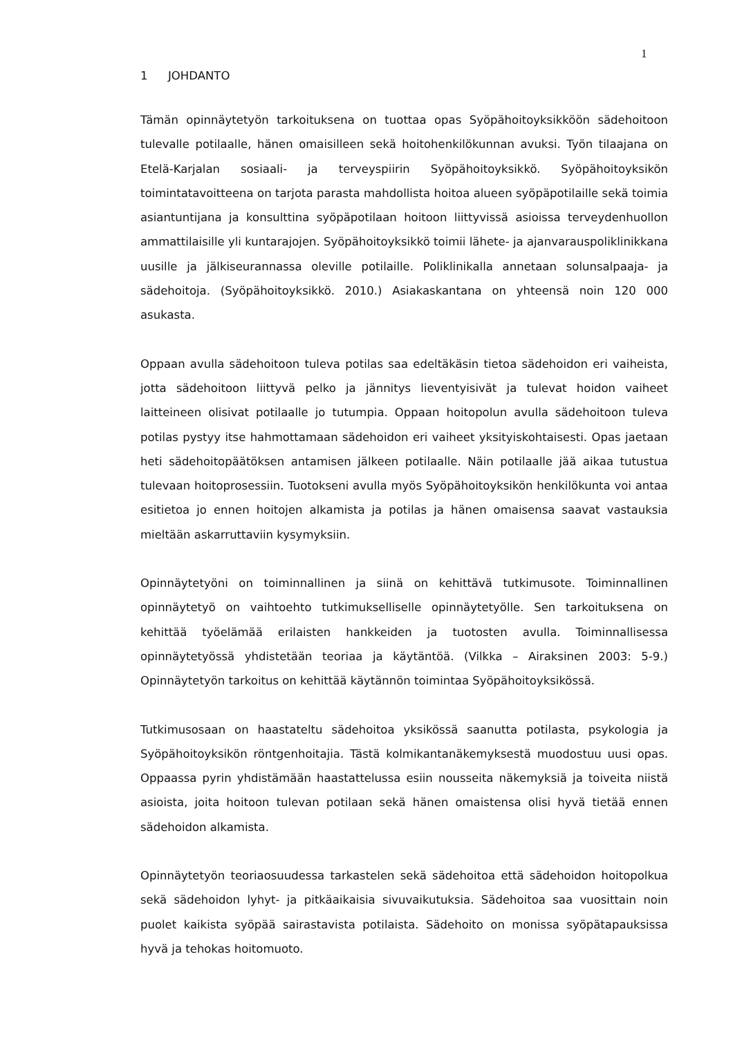1
1 JOHDANTO
Tämän opinnäytetyön tarkoituksena on tuottaa opas Syöpähoitoyksikköön sädehoitoon tulevalle potilaalle, hänen omaisilleen sekä hoitohenkilökunnan avuksi. Työn tilaajana on Etelä-Karjalan sosiaali- ja terveyspiirin Syöpähoitoyksikkö. Syöpähoitoyksikön toimintatavoitteena on tarjota parasta mahdollista hoitoa alueen syöpäpotilaille sekä toimia asiantuntijana ja konsulttina syöpäpotilaan hoitoon liittyvissä asioissa terveydenhuollon ammattilaisille yli kuntarajojen. Syöpähoitoyksikkö toimii lähete- ja ajanvarauspoliklinikkana uusille ja jälkiseurannassa oleville potilaille. Poliklinikalla annetaan solunsalpaaja- ja sädehoitoja. (Syöpähoitoyksikkö. 2010.) Asiakaskantana on yhteensä noin 120 000 asukasta.
Oppaan avulla sädehoitoon tuleva potilas saa edeltäkäsin tietoa sädehoidon eri vaiheista, jotta sädehoitoon liittyvä pelko ja jännitys lieventyisivät ja tulevat hoidon vaiheet laitteineen olisivat potilaalle jo tutumpia. Oppaan hoitopolun avulla sädehoitoon tuleva potilas pystyy itse hahmottamaan sädehoidon eri vaiheet yksityiskohtaisesti. Opas jaetaan heti sädehoitopäätöksen antamisen jälkeen potilaalle. Näin potilaalle jää aikaa tutustua tulevaan hoitoprosessiin. Tuotokseni avulla myös Syöpähoitoyksikön henkilökunta voi antaa esitietoa jo ennen hoitojen alkamista ja potilas ja hänen omaisensa saavat vastauksia mieltään askarruttaviin kysymyksiin.
Opinnäytetyöni on toiminnallinen ja siinä on kehittävä tutkimusote. Toiminnallinen opinnäytetyö on vaihtoehto tutkimukselliselle opinnäytetyölle. Sen tarkoituksena on kehittää työelämää erilaisten hankkeiden ja tuotosten avulla. Toiminnallisessa opinnäytetyössä yhdistetään teoriaa ja käytäntöä. (Vilkka – Airaksinen 2003: 5-9.) Opinnäytetyön tarkoitus on kehittää käytännön toimintaa Syöpähoitoyksikössä.
Tutkimusosaan on haastateltu sädehoitoa yksikössä saanutta potilasta, psykologia ja Syöpähoitoyksikön röntgenhoitajia. Tästä kolmikantanäkemyksestä muodostuu uusi opas. Oppaassa pyrin yhdistämään haastattelussa esiin nousseita näkemyksiä ja toiveita niistä asioista, joita hoitoon tulevan potilaan sekä hänen omaistensa olisi hyvä tietää ennen sädehoidon alkamista.
Opinnäytetyön teoriaosuudessa tarkastelen sekä sädehoitoa että sädehoidon hoitopolkua sekä sädehoidon lyhyt- ja pitkäaikaisia sivuvaikutuksia. Sädehoitoa saa vuosittain noin puolet kaikista syöpää sairastavista potilaista. Sädehoito on monissa syöpätapauksissa hyvä ja tehokas hoitomuoto.